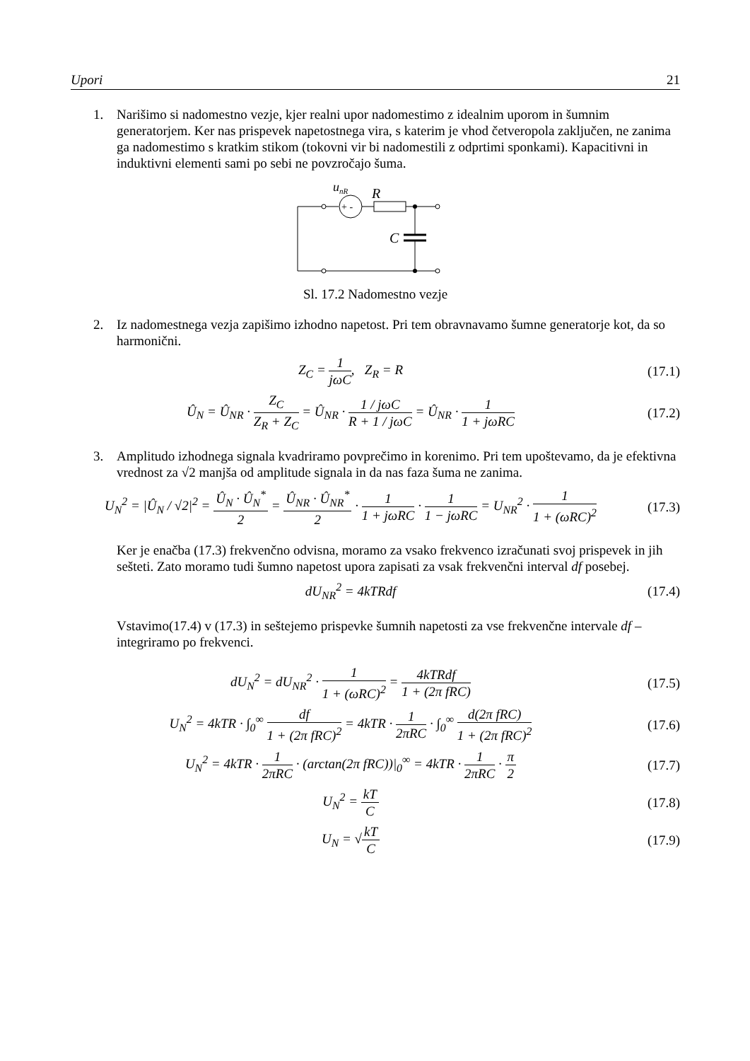Upori 21
1. Narišimo si nadomestno vezje, kjer realni upor nadomestimo z idealnim uporom in šumnim generatorjem. Ker nas prispevek napetostnega vira, s katerim je vhod četveropola zaključen, ne zanima ga nadomestimo s kratkim stikom (tokovni vir bi nadomestili z odprtimi sponkami). Kapacitivni in induktivni elementi sami po sebi ne povzročajo šuma.
unR
R
+ -
C
Sl. 17.2 Nadomestno vezje
2. Iz nadomestnega vezja zapišimo izhodno napetost. Pri tem obravnavamo šumne generatorje kot, da so harmonični.
Z<sub>C</sub> = 1 jωC, Z<sub>R</sub> = R (17.1)
Û<sub>N</sub> = Û<sub>NR</sub> · Z<sub>C</sub> Z<sub>R</sub> + Z<sub>C</sub> = Û<sub>NR</sub> · 1 / jωC R + 1 / jωC = Û<sub>NR</sub> · 1 1 + jωRC (17.2)
3. Amplitudo izhodnega signala kvadriramo povprečimo in korenimo. Pri tem upoštevamo, da je efektivna vrednost za √2 manjša od amplitude signala in da nas faza šuma ne zanima.
U<sub>N</sub><sup>2</sup> = |Û<sub>N</sub> / √2|<sup>2</sup> = Û<sub>N</sub> · Û<sub>N</sub><sup>*</sup> 2 = Û<sub>NR</sub> · Û<sub>NR</sub><sup>*</sup> 2 · 1 1 + jωRC · 1 1 − jωRC = U<sub>NR</sub><sup>2</sup> · 1 1 + (ωRC)<sup>2</sup> (17.3)
Ker je enačba (17.3) frekvenčno odvisna, moramo za vsako frekvenco izračunati svoj prispevek in jih sešteti. Zato moramo tudi šumno napetost upora zapisati za vsak frekvenčni interval df posebej.
dU<sub>NR</sub><sup>2</sup> = 4kTRdf (17.4)
Vstavimo(17.4) v (17.3) in seštejemo prispevke šumnih napetosti za vse frekvenčne intervale df – integriramo po frekvenci.
dU<sub>N</sub><sup>2</sup> = dU<sub>NR</sub><sup>2</sup> · 1 1 + (ωRC)<sup>2</sup> = 4kTRdf 1 + (2π fRC) (17.5)
U<sub>N</sub><sup>2</sup> = 4kTR · ∫<sub>0</sub><sup>∞</sup> df 1 + (2π fRC)<sup>2</sup> = 4kTR · 1 2πRC · ∫<sub>0</sub><sup>∞</sup> d(2π fRC) 1 + (2π fRC)<sup>2</sup> (17.6)
U<sub>N</sub><sup>2</sup> = 4kTR · 1 2πRC · (arctan(2π fRC))|<sub>0</sub><sup>∞</sup> = 4kTR · 1 2πRC · π 2 (17.7)
U<sub>N</sub><sup>2</sup> = kT C (17.8)
U<sub>N</sub> = √kT C (17.9)